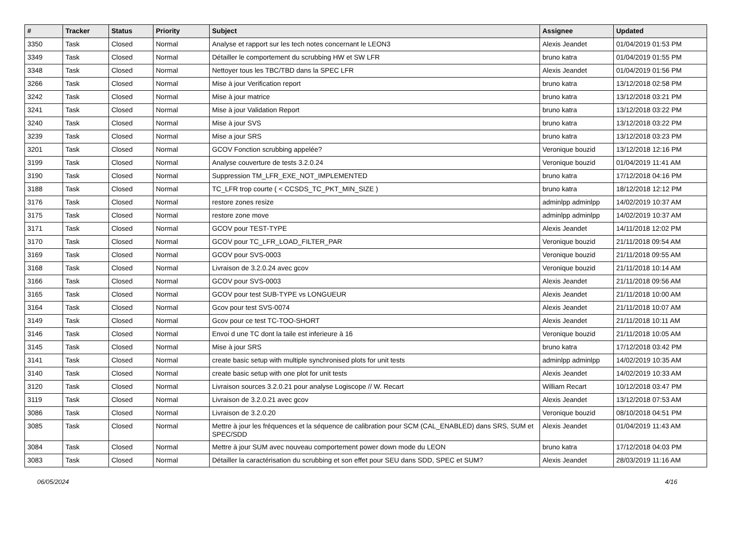| # | Tracker | Status | Priority | Subject | Assignee | Updated |
| --- | --- | --- | --- | --- | --- | --- |
| 3350 | Task | Closed | Normal | Analyse et rapport sur les tech notes concernant le LEON3 | Alexis Jeandet | 01/04/2019 01:53 PM |
| 3349 | Task | Closed | Normal | Détailler le comportement du scrubbing HW et SW LFR | bruno katra | 01/04/2019 01:55 PM |
| 3348 | Task | Closed | Normal | Nettoyer tous les TBC/TBD dans la SPEC LFR | Alexis Jeandet | 01/04/2019 01:56 PM |
| 3266 | Task | Closed | Normal | Mise à jour Verification report | bruno katra | 13/12/2018 02:58 PM |
| 3242 | Task | Closed | Normal | Mise à jour matrice | bruno katra | 13/12/2018 03:21 PM |
| 3241 | Task | Closed | Normal | Mise à jour Validation Report | bruno katra | 13/12/2018 03:22 PM |
| 3240 | Task | Closed | Normal | Mise à jour SVS | bruno katra | 13/12/2018 03:22 PM |
| 3239 | Task | Closed | Normal | Mise a jour SRS | bruno katra | 13/12/2018 03:23 PM |
| 3201 | Task | Closed | Normal | GCOV Fonction scrubbing appelée? | Veronique bouzid | 13/12/2018 12:16 PM |
| 3199 | Task | Closed | Normal | Analyse couverture de tests 3.2.0.24 | Veronique bouzid | 01/04/2019 11:41 AM |
| 3190 | Task | Closed | Normal | Suppression TM_LFR_EXE_NOT_IMPLEMENTED | bruno katra | 17/12/2018 04:16 PM |
| 3188 | Task | Closed | Normal | TC_LFR trop courte ( < CCSDS_TC_PKT_MIN_SIZE ) | bruno katra | 18/12/2018 12:12 PM |
| 3176 | Task | Closed | Normal | restore zones resize | adminlpp adminlpp | 14/02/2019 10:37 AM |
| 3175 | Task | Closed | Normal | restore zone move | adminlpp adminlpp | 14/02/2019 10:37 AM |
| 3171 | Task | Closed | Normal | GCOV pour TEST-TYPE | Alexis Jeandet | 14/11/2018 12:02 PM |
| 3170 | Task | Closed | Normal | GCOV pour TC_LFR_LOAD_FILTER_PAR | Veronique bouzid | 21/11/2018 09:54 AM |
| 3169 | Task | Closed | Normal | GCOV pour SVS-0003 | Veronique bouzid | 21/11/2018 09:55 AM |
| 3168 | Task | Closed | Normal | Livraison de 3.2.0.24 avec gcov | Veronique bouzid | 21/11/2018 10:14 AM |
| 3166 | Task | Closed | Normal | GCOV pour SVS-0003 | Alexis Jeandet | 21/11/2018 09:56 AM |
| 3165 | Task | Closed | Normal | GCOV pour test SUB-TYPE vs LONGUEUR | Alexis Jeandet | 21/11/2018 10:00 AM |
| 3164 | Task | Closed | Normal | Gcov pour test SVS-0074 | Alexis Jeandet | 21/11/2018 10:07 AM |
| 3149 | Task | Closed | Normal | Gcov pour ce test TC-TOO-SHORT | Alexis Jeandet | 21/11/2018 10:11 AM |
| 3146 | Task | Closed | Normal | Envoi d une TC dont la taile est inferieure à 16 | Veronique bouzid | 21/11/2018 10:05 AM |
| 3145 | Task | Closed | Normal | Mise à jour SRS | bruno katra | 17/12/2018 03:42 PM |
| 3141 | Task | Closed | Normal | create basic setup with multiple synchronised plots for unit tests | adminlpp adminlpp | 14/02/2019 10:35 AM |
| 3140 | Task | Closed | Normal | create basic setup with one plot for unit tests | Alexis Jeandet | 14/02/2019 10:33 AM |
| 3120 | Task | Closed | Normal | Livraison sources 3.2.0.21 pour analyse Logiscope // W. Recart | William Recart | 10/12/2018 03:47 PM |
| 3119 | Task | Closed | Normal | Livraison de 3.2.0.21 avec gcov | Alexis Jeandet | 13/12/2018 07:53 AM |
| 3086 | Task | Closed | Normal | Livraison de 3.2.0.20 | Veronique bouzid | 08/10/2018 04:51 PM |
| 3085 | Task | Closed | Normal | Mettre à jour les fréquences et la séquence de calibration pour SCM (CAL_ENABLED) dans SRS, SUM et SPEC/SDD | Alexis Jeandet | 01/04/2019 11:43 AM |
| 3084 | Task | Closed | Normal | Mettre à jour SUM avec nouveau comportement power down mode du LEON | bruno katra | 17/12/2018 04:03 PM |
| 3083 | Task | Closed | Normal | Détailler la caractérisation du scrubbing et son effet pour SEU dans SDD, SPEC et SUM? | Alexis Jeandet | 28/03/2019 11:16 AM |
06/05/2024 4/16